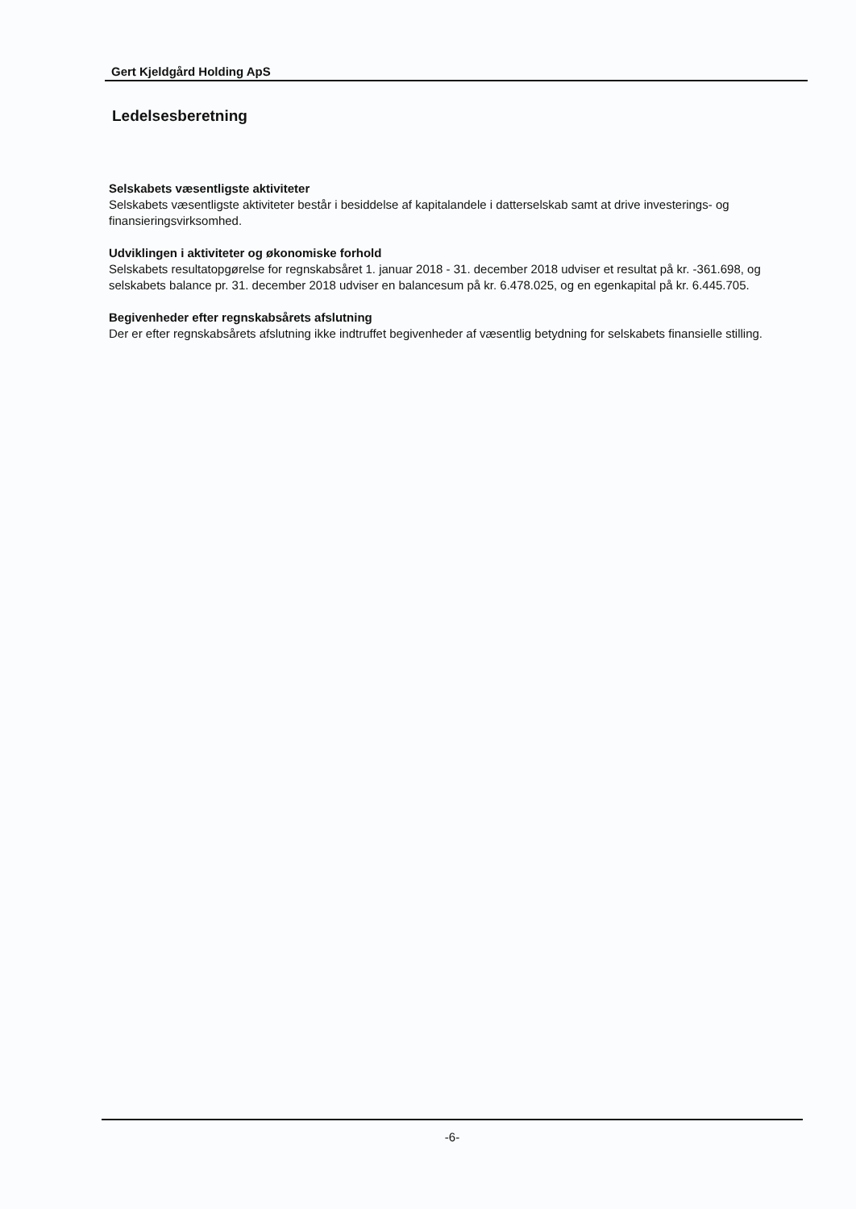Gert Kjeldgård Holding ApS
Ledelsesberetning
Selskabets væsentligste aktiviteter
Selskabets væsentligste aktiviteter består i besiddelse af kapitalandele i datterselskab samt at drive investerings- og finansieringsvirksomhed.
Udviklingen i aktiviteter og økonomiske forhold
Selskabets resultatopgørelse for regnskabsåret 1. januar 2018 - 31. december 2018 udviser et resultat på kr. -361.698, og selskabets balance pr. 31. december 2018 udviser en balancesum på kr. 6.478.025, og en egenkapital på kr. 6.445.705.
Begivenheder efter regnskabsårets afslutning
Der er efter regnskabsårets afslutning ikke indtruffet begivenheder af væsentlig betydning for selskabets finansielle stilling.
-6-